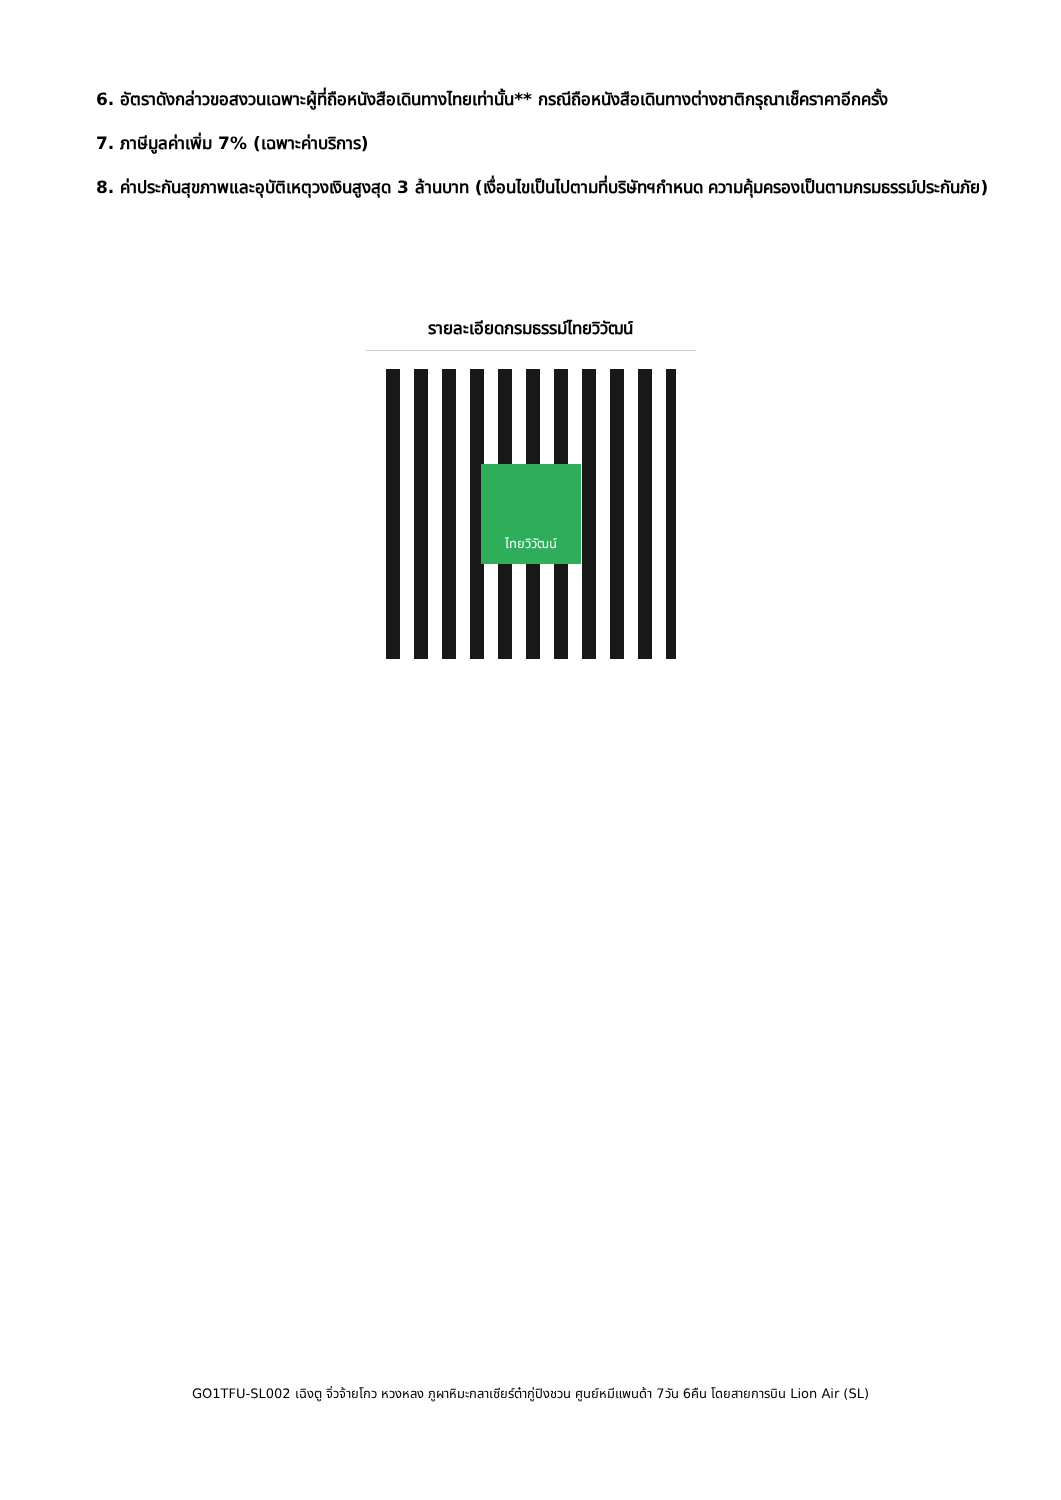6. อัตราดังกล่าวขอสงวนเฉพาะผู้ที่ถือหนังสือเดินทางไทยเท่านั้น** กรณีถือหนังสือเดินทางต่างชาติกรุณาเช็คราคาอีกครั้ง
7. ภาษีมูลค่าเพิ่ม 7% (เฉพาะค่าบริการ)
8. ค่าประกันสุขภาพและอุบัติเหตุวงเงินสูงสุด 3 ล้านบาท (เงื่อนไขเป็นไปตามที่บริษัทฯกำหนด ความคุ้มครองเป็นตามกรมธรรม์ประกันภัย)
รายละเอียดกรมธรรม์ไทยวิวัฒน์
ไทยวิวัฒน์
GO1TFU-SL002 เฉิงตู จิ่วจ้ายโกว หวงหลง ภูผาหิมะกลาเซียร์ต๋ากู่ปิงชวน ศูนย์หมีแพนด้า 7วัน 6คืน โดยสายการบิน Lion Air (SL)